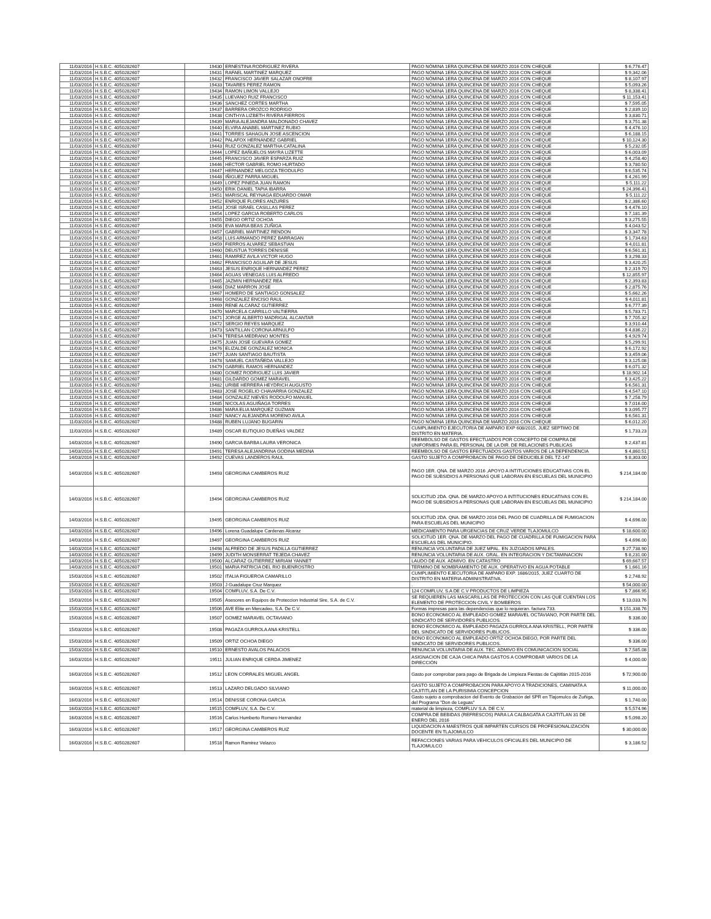| 11/03/2016 | H.S.B.C. 4050282607 | 19430 | ERNESTINA RODRIGUEZ RIVERA | PAGO NÓMINA 1ERA QUINCENA DE MARZO 2016 CON CHEQUE | $ 6,776.47 |
| 11/03/2016 | H.S.B.C. 4050282607 | 19431 | RAFAEL MARTINEZ MARQUEZ | PAGO NÓMINA 1ERA QUINCENA DE MARZO 2016 CON CHEQUE | $ 9,342.06 |
| 11/03/2016 | H.S.B.C. 4050282607 | 19432 | FRANCISCO JAVIER SALAZAR ONOFRE | PAGO NÓMINA 1ERA QUINCENA DE MARZO 2016 CON CHEQUE | $ 8,107.97 |
| 11/03/2016 | H.S.B.C. 4050282607 | 19433 | TAVARES PEREZ RAMON | PAGO NÓMINA 1ERA QUINCENA DE MARZO 2016 CON CHEQUE | $ 5,093.26 |
| 11/03/2016 | H.S.B.C. 4050282607 | 19434 | RAMON LIMON VALLEJO | PAGO NÓMINA 1ERA QUINCENA DE MARZO 2016 CON CHEQUE | $ 8,338.41 |
| 11/03/2016 | H.S.B.C. 4050282607 | 19435 | LUEVANO RUIZ FRANCISCO | PAGO NÓMINA 1ERA QUINCENA DE MARZO 2016 CON CHEQUE | $ 11,153.41 |
| 11/03/2016 | H.S.B.C. 4050282607 | 19436 | SANCHEZ CORTES MARTHA | PAGO NÓMINA 1ERA QUINCENA DE MARZO 2016 CON CHEQUE | $ 7,595.05 |
| 11/03/2016 | H.S.B.C. 4050282607 | 19437 | BARRERA OROZCO RODRIGO | PAGO NÓMINA 1ERA QUINCENA DE MARZO 2016 CON CHEQUE | $ 2,839.10 |
| 11/03/2016 | H.S.B.C. 4050282607 | 19438 | CINTHYA LIZBETH RIVERA FIERROS | PAGO NÓMINA 1ERA QUINCENA DE MARZO 2016 CON CHEQUE | $ 3,830.71 |
| 11/03/2016 | H.S.B.C. 4050282607 | 19439 | MARIA ALEJANDRA MALDONADO CHAVEZ | PAGO NÓMINA 1ERA QUINCENA DE MARZO 2016 CON CHEQUE | $ 3,751.38 |
| 11/03/2016 | H.S.B.C. 4050282607 | 19440 | ELVIRA ANABEL MARTINEZ RUBIO | PAGO NÓMINA 1ERA QUINCENA DE MARZO 2016 CON CHEQUE | $ 4,476.10 |
| 11/03/2016 | H.S.B.C. 4050282607 | 19441 | TORRES SAHAGUN JOSE ASCENCION | PAGO NÓMINA 1ERA QUINCENA DE MARZO 2016 CON CHEQUE | $ 6,188.15 |
| 11/03/2016 | H.S.B.C. 4050282607 | 19442 | PALAFOX HERNANDEZ GABRIEL | PAGO NÓMINA 1ERA QUINCENA DE MARZO 2016 CON CHEQUE | $ 10,124.30 |
| 11/03/2016 | H.S.B.C. 4050282607 | 19443 | RUIZ GONZALEZ MARTHA CATALINA | PAGO NÓMINA 1ERA QUINCENA DE MARZO 2016 CON CHEQUE | $ 5,232.05 |
| 11/03/2016 | H.S.B.C. 4050282607 | 19444 | LOPEZ BAÑUELOS MAYRA LIZETTE | PAGO NÓMINA 1ERA QUINCENA DE MARZO 2016 CON CHEQUE | $ 6,003.09 |
| 11/03/2016 | H.S.B.C. 4050282607 | 19445 | FRANCISCO JAVIER ESPARZA RUIZ | PAGO NÓMINA 1ERA QUINCENA DE MARZO 2016 CON CHEQUE | $ 4,258.40 |
| 11/03/2016 | H.S.B.C. 4050282607 | 19446 | HECTOR GABRIEL ROMO HURTADO | PAGO NÓMINA 1ERA QUINCENA DE MARZO 2016 CON CHEQUE | $ 3,780.50 |
| 11/03/2016 | H.S.B.C. 4050282607 | 19447 | HERNANDEZ MELGOZA TEODULFO | PAGO NÓMINA 1ERA QUINCENA DE MARZO 2016 CON CHEQUE | $ 6,535.74 |
| 11/03/2016 | H.S.B.C. 4050282607 | 19448 | IÑIGUEZ PARRA MIGUEL | PAGO NÓMINA 1ERA QUINCENA DE MARZO 2016 CON CHEQUE | $ 4,261.99 |
| 11/03/2016 | H.S.B.C. 4050282607 | 19449 | LOPEZ PINEDA JUAN RAMON | PAGO NÓMINA 1ERA QUINCENA DE MARZO 2016 CON CHEQUE | $ 5,111.22 |
| 11/03/2016 | H.S.B.C. 4050282607 | 19450 | ERIK DANIEL TAPIA IBARRA | PAGO NÓMINA 1ERA QUINCENA DE MARZO 2016 CON CHEQUE | $ 24,396.41 |
| 11/03/2016 | H.S.B.C. 4050282607 | 19451 | MARISCAL REYNAGA EDUARDO OMAR | PAGO NÓMINA 1ERA QUINCENA DE MARZO 2016 CON CHEQUE | $ 5,111.22 |
| 11/03/2016 | H.S.B.C. 4050282607 | 19452 | ENRIQUE FLORES ANZURES | PAGO NÓMINA 1ERA QUINCENA DE MARZO 2016 CON CHEQUE | $ 2,386.60 |
| 11/03/2016 | H.S.B.C. 4050282607 | 19453 | JOSE ISRAEL CASILLAS PEREZ | PAGO NÓMINA 1ERA QUINCENA DE MARZO 2016 CON CHEQUE | $ 4,476.10 |
| 11/03/2016 | H.S.B.C. 4050282607 | 19454 | LOPEZ GARCIA ROBERTO CARLOS | PAGO NÓMINA 1ERA QUINCENA DE MARZO 2016 CON CHEQUE | $ 7,181.39 |
| 11/03/2016 | H.S.B.C. 4050282607 | 19455 | DIEGO ORTIZ OCHOA | PAGO NÓMINA 1ERA QUINCENA DE MARZO 2016 CON CHEQUE | $ 3,275.55 |
| 11/03/2016 | H.S.B.C. 4050282607 | 19456 | EVA MARIA BEAS ZUÑIGA | PAGO NÓMINA 1ERA QUINCENA DE MARZO 2016 CON CHEQUE | $ 4,043.52 |
| 11/03/2016 | H.S.B.C. 4050282607 | 19457 | GABRIEL MARTINEZ RENDON | PAGO NÓMINA 1ERA QUINCENA DE MARZO 2016 CON CHEQUE | $ 3,347.78 |
| 11/03/2016 | H.S.B.C. 4050282607 | 19458 | LUIS ARMANDO PEREZ BARRAGAN | PAGO NÓMINA 1ERA QUINCENA DE MARZO 2016 CON CHEQUE | $ 1,734.63 |
| 11/03/2016 | H.S.B.C. 4050282607 | 19459 | FIERROS ALVAREZ SEBASTIAN | PAGO NÓMINA 1ERA QUINCENA DE MARZO 2016 CON CHEQUE | $ 4,011.81 |
| 11/03/2016 | H.S.B.C. 4050282607 | 19460 | DEUSTUA TORRES DENISSE | PAGO NÓMINA 1ERA QUINCENA DE MARZO 2016 CON CHEQUE | $ 6,561.31 |
| 11/03/2016 | H.S.B.C. 4050282607 | 19461 | RAMIREZ AVILA VICTOR HUGO | PAGO NÓMINA 1ERA QUINCENA DE MARZO 2016 CON CHEQUE | $ 3,298.33 |
| 11/03/2016 | H.S.B.C. 4050282607 | 19462 | FRANCISCO AGUILAR DE JESUS | PAGO NÓMINA 1ERA QUINCENA DE MARZO 2016 CON CHEQUE | $ 3,420.25 |
| 11/03/2016 | H.S.B.C. 4050282607 | 19463 | JESUS ENRIQUE HERNANDEZ PEREZ | PAGO NÓMINA 1ERA QUINCENA DE MARZO 2016 CON CHEQUE | $ 2,319.70 |
| 11/03/2016 | H.S.B.C. 4050282607 | 19464 | AGUAS VENEGAS LUIS ALFREDO | PAGO NÓMINA 1ERA QUINCENA DE MARZO 2016 CON CHEQUE | $ 12,855.97 |
| 11/03/2016 | H.S.B.C. 4050282607 | 19465 | JAZMIN HERNANDEZ REA | PAGO NÓMINA 1ERA QUINCENA DE MARZO 2016 CON CHEQUE | $ 2,393.83 |
| 11/03/2016 | H.S.B.C. 4050282607 | 19466 | DIAZ MARRON JOSE | PAGO NÓMINA 1ERA QUINCENA DE MARZO 2016 CON CHEQUE | $ 2,875.76 |
| 11/03/2016 | H.S.B.C. 4050282607 | 19467 | HOMERO DE SANTIAGO GONSALEZ | PAGO NÓMINA 1ERA QUINCENA DE MARZO 2016 CON CHEQUE | $ 5,662.26 |
| 11/03/2016 | H.S.B.C. 4050282607 | 19468 | GONZALEZ ENCISO RAUL | PAGO NÓMINA 1ERA QUINCENA DE MARZO 2016 CON CHEQUE | $ 4,011.81 |
| 11/03/2016 | H.S.B.C. 4050282607 | 19469 | RENE ALCARAZ GUTIERREZ | PAGO NÓMINA 1ERA QUINCENA DE MARZO 2016 CON CHEQUE | $ 6,777.39 |
| 11/03/2016 | H.S.B.C. 4050282607 | 19470 | MARCELA CARRILLO VALTIERRA | PAGO NÓMINA 1ERA QUINCENA DE MARZO 2016 CON CHEQUE | $ 5,783.71 |
| 11/03/2016 | H.S.B.C. 4050282607 | 19471 | JORGE ALBERTO MADRIGAL ALCANTAR | PAGO NÓMINA 1ERA QUINCENA DE MARZO 2016 CON CHEQUE | $ 7,705.32 |
| 11/03/2016 | H.S.B.C. 4050282607 | 19472 | SERGIO REYES MARQUEZ | PAGO NÓMINA 1ERA QUINCENA DE MARZO 2016 CON CHEQUE | $ 3,910.44 |
| 11/03/2016 | H.S.B.C. 4050282607 | 19473 | SANTILLAN CORONA ARNULFO | PAGO NÓMINA 1ERA QUINCENA DE MARZO 2016 CON CHEQUE | $ 4,836.22 |
| 11/03/2016 | H.S.B.C. 4050282607 | 19474 | TERESA MEDRANO MONTES | PAGO NÓMINA 1ERA QUINCENA DE MARZO 2016 CON CHEQUE | $ 4,929.74 |
| 11/03/2016 | H.S.B.C. 4050282607 | 19475 | JUAN JOSE GUEVARA GOMEZ | PAGO NÓMINA 1ERA QUINCENA DE MARZO 2016 CON CHEQUE | $ 5,299.91 |
| 11/03/2016 | H.S.B.C. 4050282607 | 19476 | ELIZALDE GONZALEZ MONICA | PAGO NÓMINA 1ERA QUINCENA DE MARZO 2016 CON CHEQUE | $ 6,172.92 |
| 11/03/2016 | H.S.B.C. 4050282607 | 19477 | JUAN SANTIAGO BAUTISTA | PAGO NÓMINA 1ERA QUINCENA DE MARZO 2016 CON CHEQUE | $ 3,459.06 |
| 11/03/2016 | H.S.B.C. 4050282607 | 19478 | SAMUEL CASTAÑEDA VALLEJO | PAGO NÓMINA 1ERA QUINCENA DE MARZO 2016 CON CHEQUE | $ 3,125.08 |
| 11/03/2016 | H.S.B.C. 4050282607 | 19479 | GABRIEL RAMOS HERNANDEZ | PAGO NÓMINA 1ERA QUINCENA DE MARZO 2016 CON CHEQUE | $ 6,071.32 |
| 11/03/2016 | H.S.B.C. 4050282607 | 19480 | GOMEZ RODRIGUEZ LUIS JAVIER | PAGO NÓMINA 1ERA QUINCENA DE MARZO 2016 CON CHEQUE | $ 18,902.14 |
| 11/03/2016 | H.S.B.C. 4050282607 | 19481 | GILDARDO GOMEZ MARAVEL | PAGO NÓMINA 1ERA QUINCENA DE MARZO 2016 CON CHEQUE | $ 3,425.22 |
| 11/03/2016 | H.S.B.C. 4050282607 | 19482 | URIBE HERRERA HEYDRICH AUGUSTO | PAGO NÓMINA 1ERA QUINCENA DE MARZO 2016 CON CHEQUE | $ 6,561.31 |
| 11/03/2016 | H.S.B.C. 4050282607 | 19483 | JOSE ROGELIO CHAVARRIA GONZALEZ | PAGO NÓMINA 1ERA QUINCENA DE MARZO 2016 CON CHEQUE | $ 4,547.10 |
| 11/03/2016 | H.S.B.C. 4050282607 | 19484 | GONZALEZ NIEVES RODOLFO MANUEL | PAGO NÓMINA 1ERA QUINCENA DE MARZO 2016 CON CHEQUE | $ 7,258.79 |
| 11/03/2016 | H.S.B.C. 4050282607 | 19485 | NICOLAS AGUIÑAGA TORRES | PAGO NÓMINA 1ERA QUINCENA DE MARZO 2016 CON CHEQUE | $ 7,016.00 |
| 11/03/2016 | H.S.B.C. 4050282607 | 19486 | MARA ELIA MARQUEZ GUZMAN | PAGO NÓMINA 1ERA QUINCENA DE MARZO 2016 CON CHEQUE | $ 3,095.77 |
| 11/03/2016 | H.S.B.C. 4050282607 | 19487 | NANCY ALEJANDRA MORENO AVILA | PAGO NÓMINA 1ERA QUINCENA DE MARZO 2016 CON CHEQUE | $ 6,561.31 |
| 11/03/2016 | H.S.B.C. 4050282607 | 19488 | RUBEN LUJANO BUGARIN | PAGO NÓMINA 1ERA QUINCENA DE MARZO 2016 CON CHEQUE | $ 6,012.20 |
| 11/03/2016 | H.S.B.C. 4050282607 | 19489 | OSCAR EUTIQUIO DUEÑAS VALDEZ | CUMPLIMIENTO EJECUTORIA DE AMPARO EXP 608/2015, JUEZ SEPTIMO DE DISTRITO EN MATERIA. | $ 1,733.23 |
| 14/03/2016 | H.S.B.C. 4050282607 | 19490 | GARCIA BARBA LAURA VERONICA | REEMBOLSO DE GASTOS EFECTUADOS POR CONCEPTO DE COMPRA DE UNIFORMES PARA EL PERSONAL DE LA DIR. DE RELACIONES PUBLICAS | $ 2,437.81 |
| 14/03/2016 | H.S.B.C. 4050282607 | 19491 | TERESA ALEJANDRINA GODINA MEDINA | REEMBOLSO DE GASTOS EFECTUADOS GASTOS VARIOS DE LA DEPENDENCIA | $ 4,860.51 |
| 14/03/2016 | H.S.B.C. 4050282607 | 19492 | CUEVAS LANDEROS RAUL | GASTO SUJETO A COMPROBACIN DE PAGO DE DEDUCIBLE DEL TZ-147 | $ 8,303.00 |
| 14/03/2016 | H.S.B.C. 4050282607 | 19493 | GEORGINA CAMBEROS RUIZ | PAGO 1ER. QNA. DE MARZO 2016 ,APOYO A INTITUCIONES EDUCATIVAS CON EL PAGO DE SUBSIDIOS A PERSONAS QUE LABORAN EN ESCUELAS DEL MUNICIPIO | $ 214,184.00 |
| 14/03/2016 | H.S.B.C. 4050282607 | 19494 | GEORGINA CAMBEROS RUIZ | SOLICITUD 2DA. QNA. DE MARZO APOYO A INTITUCIONES EDUCATIVAS CON EL PAGO DE SUBSIDIOS A PERSONAS QUE LABORAN EN ESCUELAS DEL MUNICIPIO | $ 214,184.00 |
| 14/03/2016 | H.S.B.C. 4050282607 | 19495 | GEORGINA CAMBEROS RUIZ | SOLICITUD 2DA. QNA. DE MARZO 2016 DEL PAGO DE CUADRILLA DE FUMIGACION PARA ESCUELAS DEL MUNICIPIO | $ 4,696.00 |
| 14/03/2016 | H.S.B.C. 4050282607 | 19496 | Lorena Guadalupe Cardenas Alcaraz | MEDICAMENTO PARA URGENCIAS DE CRUZ VERDE TLAJOMULCO | $ 18,600.00 |
| 14/03/2016 | H.S.B.C. 4050282607 | 19497 | GEORGINA CAMBEROS RUIZ | SOLICITUD 1ER. QNA. DE MARZO DEL PAGO DE CUADRILLA DE FUMIGACION PARA ESCUELAS DEL MUNICIPIO. | $ 4,696.00 |
| 14/03/2016 | H.S.B.C. 4050282607 | 19498 | ALFREDO DE JESUS PADILLA GUTIERREZ | RENUNCIA VOLUNTARIA DE JUEZ MPAL. EN JUZGADOS MPALES. | $ 27,738.90 |
| 14/03/2016 | H.S.B.C. 4050282607 | 19499 | JUDITH MONSERRAT TEJEDA CHAVEZ | RENUNCIA VOLUNTARIA DE AUX. GRAL. EN INTEGRACION Y DICTAMINACION | $ 8,231.00 |
| 14/03/2016 | H.S.B.C. 4050282607 | 19500 | ALCARAZ GUTIERREZ MIRIAM YANNET | LAUDO DE AUX. ADMIVO. EN CATASTRO | $ 69,667.57 |
| 14/03/2016 | H.S.B.C. 4050282607 | 19501 | MARIA PATRICIA DEL RIO BUENROSTRO | TERMINO DE NOMBRAMIENTO DE AUX. OPERATIVO EN AGUA POTABLE | $ 1,661.16 |
| 15/03/2016 | H.S.B.C. 4050282607 | 19502 | ITALIA FIGUEROA CAMARILLO | CUMPLIMIENTO EJECUTORIA DE AMPARO EXP. 1686/2015, JUEZ CUARTO DE DISTRITO EN MATERIA ADMINISTRATIVA. | $ 2,748.92 |
| 15/03/2016 | H.S.B.C. 4050282607 | 19503 | J Guadalupe Cruz Marquez | . | $ 54,000.00 |
| 15/03/2016 | H.S.B.C. 4050282607 | 19504 | COMFLUV, S.A. De C.V. | 124 COMFLUV, S.A DE C.V PRODUCTOS DE LIMPIEZA | $ 7,866.95 |
| 15/03/2016 | H.S.B.C. 4050282607 | 19505 | Asesores en Equipos de Proteccion Industrial Sire, S.A. de C.V. | SE REQUIEREN LAS MASCARILLAS DE PROTECCION CON LAS QUE CUENTAN LOS ELEMENTO DE PROTECCION CIVIL Y BOMBEROS | $ 13,033.76 |
| 15/03/2016 | H.S.B.C. 4050282607 | 19506 | AVE Elite en Mercadeo, S.A. De C.V. | Formas impresas para las dependencias que lo requieran. factura 733. | $ 151,338.76 |
| 15/03/2016 | H.S.B.C. 4050282607 | 19507 | GOMEZ MARAVEL OCTAVIANO | BONO ECONOMICO AL EMPLEADO GOMEZ MARAVEL OCTAVIANO, POR PARTE DEL SINDICATO DE SERVIDORES PUBLICOS. | $ 336.00 |
| 15/03/2016 | H.S.B.C. 4050282607 | 19508 | PAGAZA GURROLA ANA KRISTELL | BONO ECONOMICO AL EMPLEADO PAGAZA GURROLA ANA KRISTELL, POR PARTE DEL SINDICATO DE SERVIDORES PUBLICOS. | $ 336.00 |
| 15/03/2016 | H.S.B.C. 4050282607 | 19509 | ORTIZ OCHOA DIEGO | BONO ECONOMICO AL EMPLEADO ORTIZ OCHOA DIEGO, POR PARTE DEL SINDICATO DE SERVIDORES PUBLICOS. | $ 336.00 |
| 15/03/2016 | H.S.B.C. 4050282607 | 19510 | ERNESTO AVALOS PALACIOS | RENUNCIA VOLUNTARIA DE AUX. TEC. ADMIVO EN COMUNICACION SOCIAL | $ 7,585.08 |
| 16/03/2016 | H.S.B.C. 4050282607 | 19511 | JULIAN ENRIQUE CERDA JIMENEZ | ASIGNACION DE CAJA CHICA PARA GASTOS A COMPROBAR VARIOS DE LA DIRECCIÓN | $ 4,000.00 |
| 16/03/2016 | H.S.B.C. 4050282607 | 19512 | LEON CORRALES MIGUEL ANGEL | Gasto por comprobar para pago de Brigada de Limpieza Fiestas de Cajititlán 2015-2016 | $ 72,900.00 |
| 16/03/2016 | H.S.B.C. 4050282607 | 19513 | LAZARO DELGADO SILVIANO | GASTO SUJETO A COMPROBACION PARA APOYO A TRADICIONES, CAMINATA A CAJITITLAN DE LA PURISIMIA CONCEPCION | $ 11,000.00 |
| 16/03/2016 | H.S.B.C. 4050282607 | 19514 | DENISSE CORONA GARCIA | Gasto sujeto a comprobacion del Evento de Grabación del SPR en Tlajomulco de Zuñiga, del Programa "Don de Leguas" | $ 1,740.00 |
| 16/03/2016 | H.S.B.C. 4050282607 | 19515 | COMFLUV, S.A. De C.V. | material de limpieza, COMFLUV S.A. DE C.V. | $ 5,574.96 |
| 16/03/2016 | H.S.B.C. 4050282607 | 19516 | Carlos Humberto Romero Hernandez | COMPRA DE BEBIDAS (REFRESCOS) PARA LA CALBAGATA A CAJITITLAN 31 DE ENERO DEL 2016 | $ 5,098.20 |
| 16/03/2016 | H.S.B.C. 4050282607 | 19517 | GEORGINA CAMBEROS RUIZ | LIQUIDACION A MAESTROS QUE IMPARTEN CURSOS DE PROFESIONALIZACIÓN DOCENTE EN TLAJOMULCO | $ 30,000.00 |
| 16/03/2016 | H.S.B.C. 4050282607 | 19518 | Ramon Ramirez Velazco | REFACCIONES VARIAS PARA VEHICULOS OFICIALES DEL MUNICIPIO DE TLAJOMULCO | $ 3,186.52 |